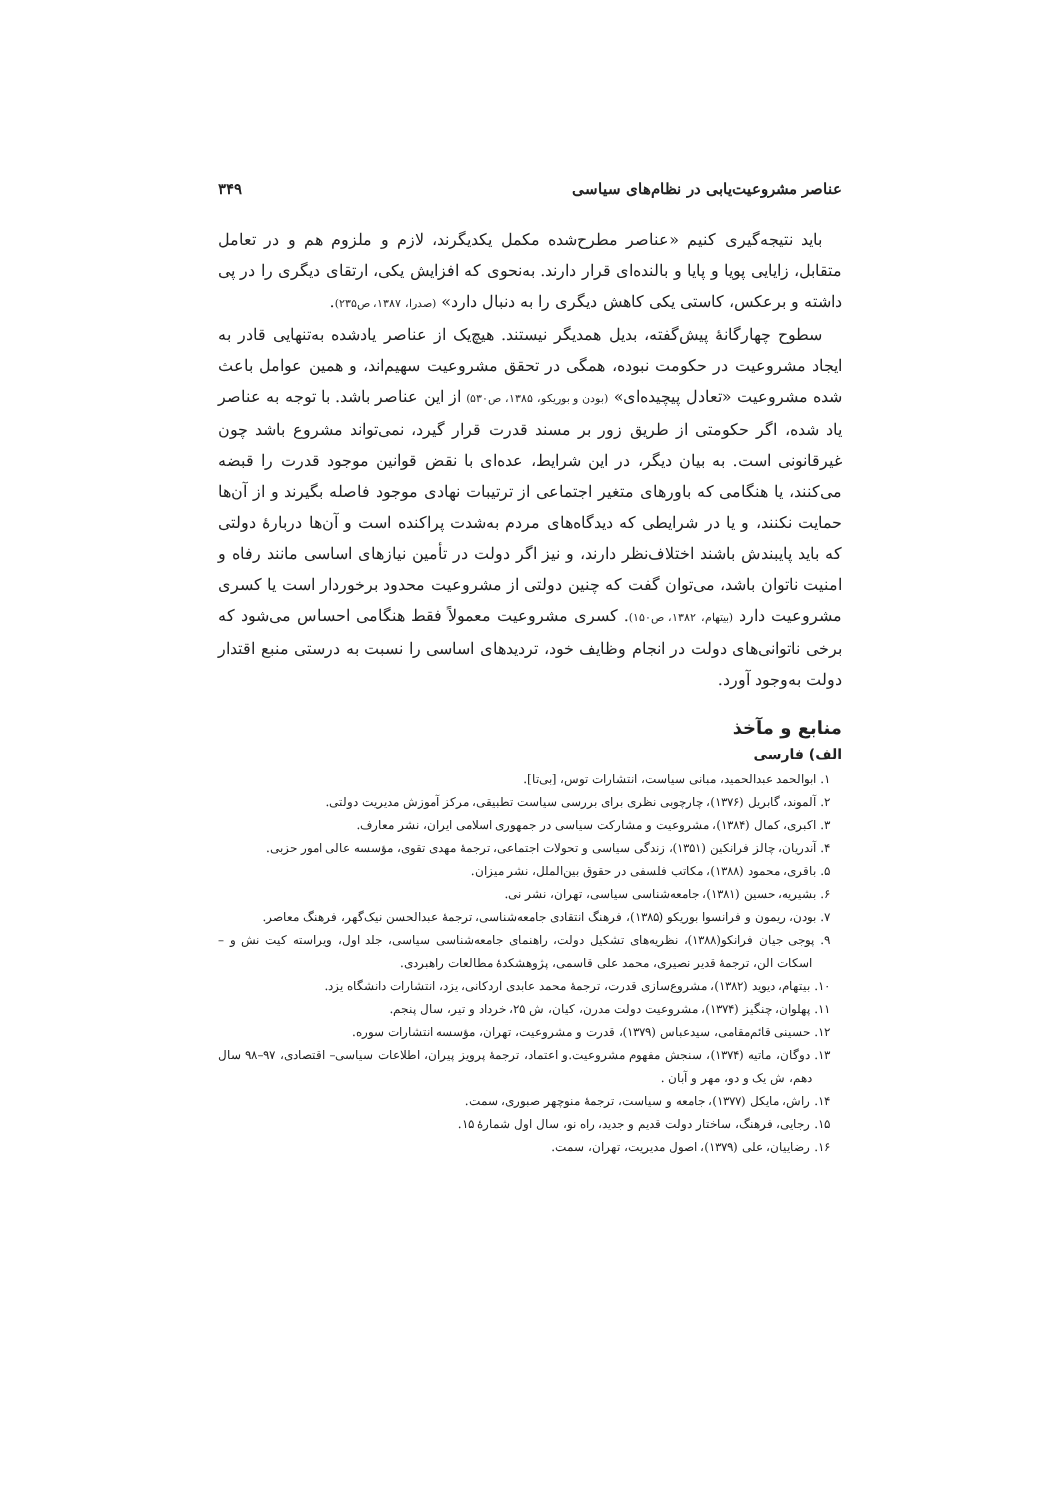عناصر مشروعیت‌یابی در نظام‌های سیاسی ۳۴۹
باید نتیجه‌گیری کنیم «عناصر مطرح‌شده مکمل یکدیگرند، لازم و ملزوم هم و در تعامل متقابل، زایایی پویا و پایا و بالنده‌ای قرار دارند. به‌نحوی که افزایش یکی، ارتقای دیگری را در پی داشته و برعکس، کاستی یکی کاهش دیگری را به دنبال دارد» (صدرا، ۱۳۸۷، ص۲۳۵).
سطوح چهارگانهٔ پیش‌گفته، بدیل همدیگر نیستند. هیچ‌یک از عناصر یادشده به‌تنهایی قادر به ایجاد مشروعیت در حکومت نبوده، همگی در تحقق مشروعیت سهیم‌اند، و همین عوامل باعث شده مشروعیت «تعادل پیچیده‌ای» (بودن و بوریکو، ۱۳۸۵، ص۵۳۰) از این عناصر باشد. با توجه به عناصر یاد شده، اگر حکومتی از طریق زور بر مسند قدرت قرار گیرد، نمی‌تواند مشروع باشد چون غیرقانونی است. به بیان دیگر، در این شرایط، عده‌ای با نقض قوانین موجود قدرت را قبضه می‌کنند، یا هنگامی که باورهای متغیر اجتماعی از ترتیبات نهادی موجود فاصله بگیرند و از آن‌ها حمایت نکنند، و یا در شرایطی که دیدگاه‌های مردم به‌شدت پراکنده است و آن‌ها دربارهٔ دولتی که باید پایبندش باشند اختلاف‌نظر دارند، و نیز اگر دولت در تأمین نیازهای اساسی مانند رفاه و امنیت ناتوان باشد، می‌توان گفت که چنین دولتی از مشروعیت محدود برخوردار است یا کسری مشروعیت دارد (بیتهام، ۱۳۸۲، ص۱۵۰). کسری مشروعیت معمولاً فقط هنگامی احساس می‌شود که برخی ناتوانی‌های دولت در انجام وظایف خود، تردیدهای اساسی را نسبت به درستی منبع اقتدار دولت به‌وجود آورد.
منابع و مآخذ
الف) فارسی
۱. ابوالحمد عبدالحمید، مبانی سیاست، انتشارات توس، [بی‌تا].
۲. آلموند، گابریل (۱۳۷۶)، چارچوبی نظری برای بررسی سیاست تطبیقی، مرکز آموزش مدیریت دولتی.
۳. اکبری، کمال (۱۳۸۴)، مشروعیت و مشارکت سیاسی در جمهوری اسلامی ایران، نشر معارف.
۴. آندریان، چالز فرانکین (۱۳۵۱)، زندگی سیاسی و تحولات اجتماعی، ترجمهٔ مهدی تقوی، مؤسسه عالی امور حزبی.
۵. باقری، محمود (۱۳۸۸)، مکاتب فلسفی در حقوق بین‌الملل، نشر میزان.
۶. بشیریه، حسین (۱۳۸۱)، جامعه‌شناسی سیاسی، تهران، نشر نی.
۷. بودن، ریمون و فرانسوا بوریکو (۱۳۸۵)، فرهنگ انتقادی جامعه‌شناسی، ترجمهٔ عبدالحسن نیک‌گهر، فرهنگ معاصر.
۹. پوجی جیان فرانکو(۱۳۸۸)، نظریه‌های تشکیل دولت، راهنمای جامعه‌شناسی سیاسی، جلد اول، ویراسته کیت نش و – اسکات الن، ترجمهٔ قدیر نصیری، محمد علی قاسمی، پژوهشکدهٔ مطالعات راهبردی.
۱۰. بیتهام، دیوید (۱۳۸۲)، مشروع‌سازی قدرت، ترجمهٔ محمد عابدی اردکانی، یزد، انتشارات دانشگاه یزد.
۱۱. پهلوان، چنگیز (۱۳۷۴)، مشروعیت دولت مدرن، کیان، ش ۲۵، خرداد و تیر، سال پنجم.
۱۲. حسینی قائم‌مقامی، سیدعباس (۱۳۷۹)، قدرت و مشروعیت، تهران، مؤسسه انتشارات سوره.
۱۳. دوگان، ماتیه (۱۳۷۴)، سنجش مفهوم مشروعیت.و اعتماد، ترجمهٔ پرویز پیران، اطلاعات سیاسی– اقتصادی، ۹۷–۹۸ سال دهم، ش یک و دو، مهر و آبان .
۱۴. راش، مایکل (۱۳۷۷)، جامعه و سیاست، ترجمهٔ منوچهر صبوری، سمت.
۱۵. رجایی، فرهنگ، ساختار دولت قدیم و جدید، راه نو، سال اول شمارهٔ ۱۵.
۱۶. رضاییان، علی (۱۳۷۹)، اصول مدیریت، تهران، سمت.